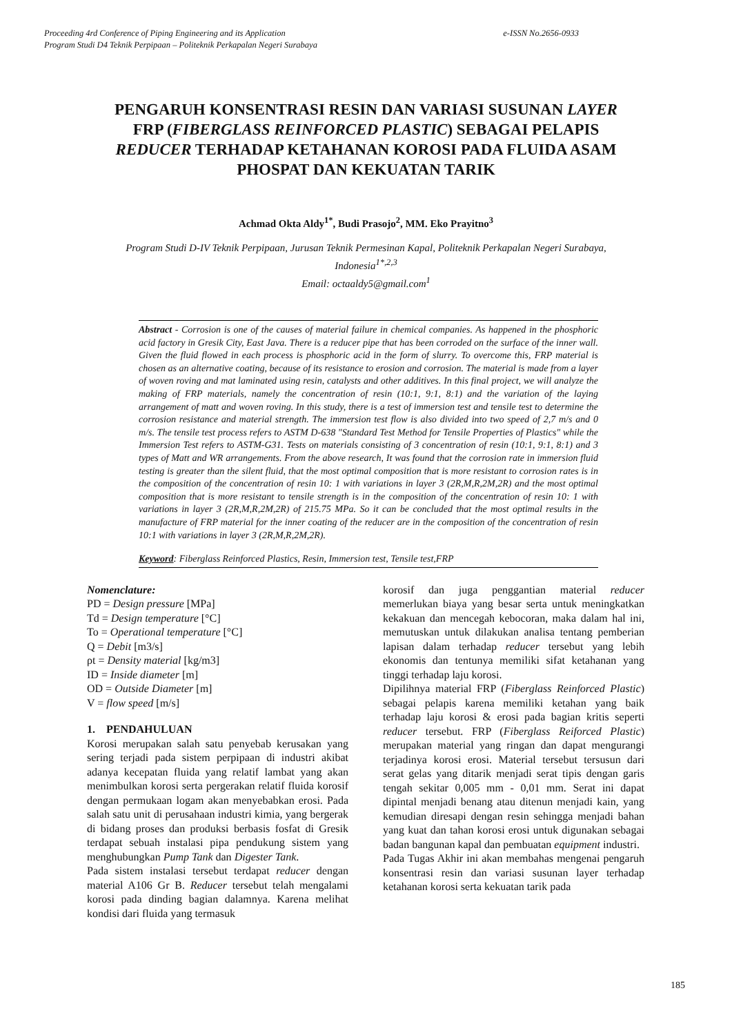e-ISSN No.2656-0933 Proceeding 4rd Conference of Piping Engineering and its Application
Program Studi D4 Teknik Perpipaan – Politeknik Perkapalan Negeri Surabaya
PENGARUH KONSENTRASI RESIN DAN VARIASI SUSUNAN LAYER FRP (FIBERGLASS REINFORCED PLASTIC) SEBAGAI PELAPIS REDUCER TERHADAP KETAHANAN KOROSI PADA FLUIDA ASAM PHOSPAT DAN KEKUATAN TARIK
Achmad Okta Aldy<sup>1*</sup>, Budi Prasojo<sup>2</sup>, MM. Eko Prayitno<sup>3</sup>
Program Studi D-IV Teknik Perpipaan, Jurusan Teknik Permesinan Kapal, Politeknik Perkapalan Negeri Surabaya, Indonesia<sup>1*,2,3</sup>
Email: octaaldy5@gmail.com<sup>1</sup>
Abstract - Corrosion is one of the causes of material failure in chemical companies. As happened in the phosphoric acid factory in Gresik City, East Java. There is a reducer pipe that has been corroded on the surface of the inner wall. Given the fluid flowed in each process is phosphoric acid in the form of slurry. To overcome this, FRP material is chosen as an alternative coating, because of its resistance to erosion and corrosion. The material is made from a layer of woven roving and mat laminated using resin, catalysts and other additives. In this final project, we will analyze the making of FRP materials, namely the concentration of resin (10:1, 9:1, 8:1) and the variation of the laying arrangement of matt and woven roving. In this study, there is a test of immersion test and tensile test to determine the corrosion resistance and material strength. The immersion test flow is also divided into two speed of 2,7 m/s and 0 m/s. The tensile test process refers to ASTM D-638 "Standard Test Method for Tensile Properties of Plastics" while the Immersion Test refers to ASTM-G31. Tests on materials consisting of 3 concentration of resin (10:1, 9:1, 8:1) and 3 types of Matt and WR arrangements. From the above research, It was found that the corrosion rate in immersion fluid testing is greater than the silent fluid, that the most optimal composition that is more resistant to corrosion rates is in the composition of the concentration of resin 10: 1 with variations in layer 3 (2R,M,R,2M,2R) and the most optimal composition that is more resistant to tensile strength is in the composition of the concentration of resin 10: 1 with variations in layer 3 (2R,M,R,2M,2R) of 215.75 MPa. So it can be concluded that the most optimal results in the manufacture of FRP material for the inner coating of the reducer are in the composition of the concentration of resin 10:1 with variations in layer 3 (2R,M,R,2M,2R).
Keyword: Fiberglass Reinforced Plastics, Resin, Immersion test, Tensile test,FRP
Nomenclature:
PD = Design pressure [MPa]
Td = Design temperature [°C]
To = Operational temperature [°C]
Q = Debit [m3/s]
ρt = Density material [kg/m3]
ID = Inside diameter [m]
OD = Outside Diameter [m]
V = flow speed [m/s]
1. PENDAHULUAN
Korosi merupakan salah satu penyebab kerusakan yang sering terjadi pada sistem perpipaan di industri akibat adanya kecepatan fluida yang relatif lambat yang akan menimbulkan korosi serta pergerakan relatif fluida korosif dengan permukaan logam akan menyebabkan erosi. Pada salah satu unit di perusahaan industri kimia, yang bergerak di bidang proses dan produksi berbasis fosfat di Gresik terdapat sebuah instalasi pipa pendukung sistem yang menghubungkan Pump Tank dan Digester Tank.
Pada sistem instalasi tersebut terdapat reducer dengan material A106 Gr B. Reducer tersebut telah mengalami korosi pada dinding bagian dalamnya. Karena melihat kondisi dari fluida yang termasuk
korosif dan juga penggantian material reducer memerlukan biaya yang besar serta untuk meningkatkan kekakuan dan mencegah kebocoran, maka dalam hal ini, memutuskan untuk dilakukan analisa tentang pemberian lapisan dalam terhadap reducer tersebut yang lebih ekonomis dan tentunya memiliki sifat ketahanan yang tinggi terhadap laju korosi.
Dipilihnya material FRP (Fiberglass Reinforced Plastic) sebagai pelapis karena memiliki ketahan yang baik terhadap laju korosi & erosi pada bagian kritis seperti reducer tersebut. FRP (Fiberglass Reiforced Plastic) merupakan material yang ringan dan dapat mengurangi terjadinya korosi erosi. Material tersebut tersusun dari serat gelas yang ditarik menjadi serat tipis dengan garis tengah sekitar 0,005 mm - 0,01 mm. Serat ini dapat dipintal menjadi benang atau ditenun menjadi kain, yang kemudian diresapi dengan resin sehingga menjadi bahan yang kuat dan tahan korosi erosi untuk digunakan sebagai badan bangunan kapal dan pembuatan equipment industri.
Pada Tugas Akhir ini akan membahas mengenai pengaruh konsentrasi resin dan variasi susunan layer terhadap ketahanan korosi serta kekuatan tarik pada
185